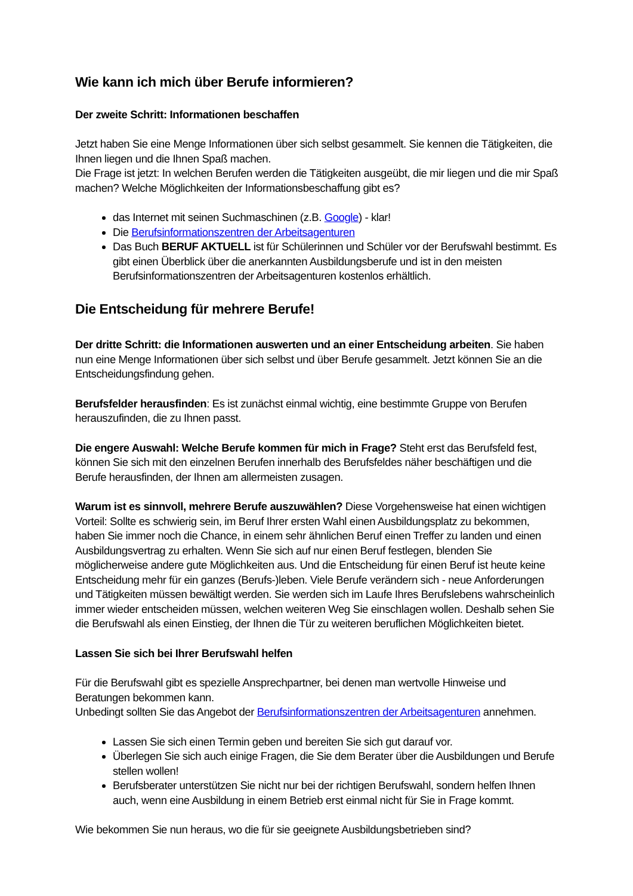Wie kann ich mich über Berufe informieren?
Der zweite Schritt: Informationen beschaffen
Jetzt haben Sie eine Menge Informationen über sich selbst gesammelt. Sie kennen die Tätigkeiten, die Ihnen liegen und die Ihnen Spaß machen.
Die Frage ist jetzt: In welchen Berufen werden die Tätigkeiten ausgeübt, die mir liegen und die mir Spaß machen? Welche Möglichkeiten der Informationsbeschaffung gibt es?
das Internet mit seinen Suchmaschinen (z.B. Google) - klar!
Die Berufsinformationszentren der Arbeitsagenturen
Das Buch BERUF AKTUELL ist für Schülerinnen und Schüler vor der Berufswahl bestimmt. Es gibt einen Überblick über die anerkannten Ausbildungsberufe und ist in den meisten Berufsinformationszentren der Arbeitsagenturen kostenlos erhältlich.
Die Entscheidung für mehrere Berufe!
Der dritte Schritt: die Informationen auswerten und an einer Entscheidung arbeiten. Sie haben nun eine Menge Informationen über sich selbst und über Berufe gesammelt. Jetzt können Sie an die Entscheidungsfindung gehen.
Berufsfelder herausfinden: Es ist zunächst einmal wichtig, eine bestimmte Gruppe von Berufen herauszufinden, die zu Ihnen passt.
Die engere Auswahl: Welche Berufe kommen für mich in Frage? Steht erst das Berufsfeld fest, können Sie sich mit den einzelnen Berufen innerhalb des Berufsfeldes näher beschäftigen und die Berufe herausfinden, der Ihnen am allermeisten zusagen.
Warum ist es sinnvoll, mehrere Berufe auszuwählen? Diese Vorgehensweise hat einen wichtigen Vorteil: Sollte es schwierig sein, im Beruf Ihrer ersten Wahl einen Ausbildungsplatz zu bekommen, haben Sie immer noch die Chance, in einem sehr ähnlichen Beruf einen Treffer zu landen und einen Ausbildungsvertrag zu erhalten. Wenn Sie sich auf nur einen Beruf festlegen, blenden Sie möglicherweise andere gute Möglichkeiten aus. Und die Entscheidung für einen Beruf ist heute keine Entscheidung mehr für ein ganzes (Berufs-)leben. Viele Berufe verändern sich - neue Anforderungen und Tätigkeiten müssen bewältigt werden. Sie werden sich im Laufe Ihres Berufslebens wahrscheinlich immer wieder entscheiden müssen, welchen weiteren Weg Sie einschlagen wollen. Deshalb sehen Sie die Berufswahl als einen Einstieg, der Ihnen die Tür zu weiteren beruflichen Möglichkeiten bietet.
Lassen Sie sich bei Ihrer Berufswahl helfen
Für die Berufswahl gibt es spezielle Ansprechpartner, bei denen man wertvolle Hinweise und Beratungen bekommen kann.
Unbedingt sollten Sie das Angebot der Berufsinformationszentren der Arbeitsagenturen annehmen.
Lassen Sie sich einen Termin geben und bereiten Sie sich gut darauf vor.
Überlegen Sie sich auch einige Fragen, die Sie dem Berater über die Ausbildungen und Berufe stellen wollen!
Berufsberater unterstützen Sie nicht nur bei der richtigen Berufswahl, sondern helfen Ihnen auch, wenn eine Ausbildung in einem Betrieb erst einmal nicht für Sie in Frage kommt.
Wie bekommen Sie nun heraus, wo die für sie geeignete Ausbildungsbetrieben sind?